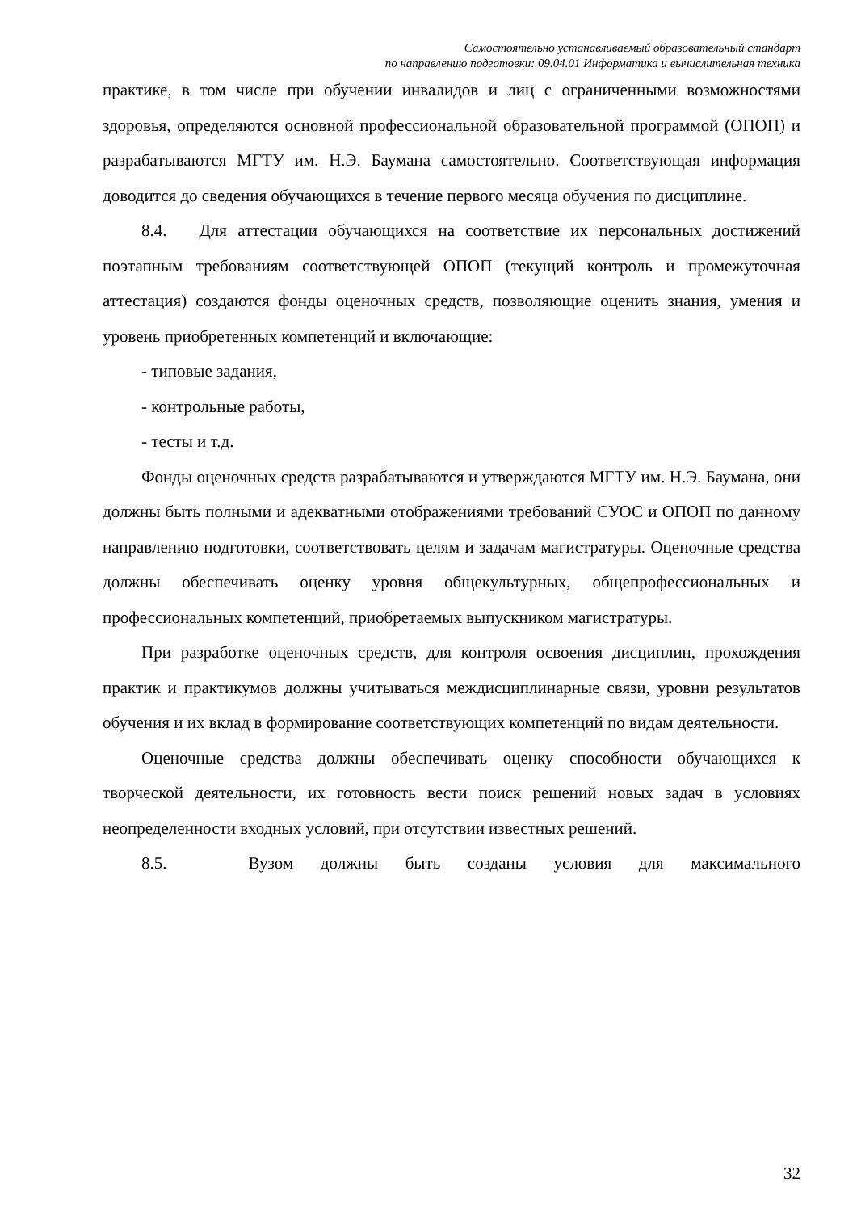Самостоятельно устанавливаемый образовательный стандарт
по направлению подготовки: 09.04.01 Информатика и вычислительная техника
практике, в том числе при обучении инвалидов и лиц с ограниченными возможностями здоровья, определяются основной профессиональной образовательной программой (ОПОП) и разрабатываются МГТУ им. Н.Э. Баумана самостоятельно. Соответствующая информация доводится до сведения обучающихся в течение первого месяца обучения по дисциплине.
8.4. Для аттестации обучающихся на соответствие их персональных достижений поэтапным требованиям соответствующей ОПОП (текущий контроль и промежуточная аттестация) создаются фонды оценочных средств, позволяющие оценить знания, умения и уровень приобретенных компетенций и включающие:
- типовые задания,
- контрольные работы,
- тесты и т.д.
Фонды оценочных средств разрабатываются и утверждаются МГТУ им. Н.Э. Баумана, они должны быть полными и адекватными отображениями требований СУОС и ОПОП по данному направлению подготовки, соответствовать целям и задачам магистратуры. Оценочные средства должны обеспечивать оценку уровня общекультурных, общепрофессиональных и профессиональных компетенций, приобретаемых выпускником магистратуры.
При разработке оценочных средств, для контроля освоения дисциплин, прохождения практик и практикумов должны учитываться междисциплинарные связи, уровни результатов обучения и их вклад в формирование соответствующих компетенций по видам деятельности.
Оценочные средства должны обеспечивать оценку способности обучающихся к творческой деятельности, их готовность вести поиск решений новых задач в условиях неопределенности входных условий, при отсутствии известных решений.
8.5. Вузом должны быть созданы условия для максимального
32